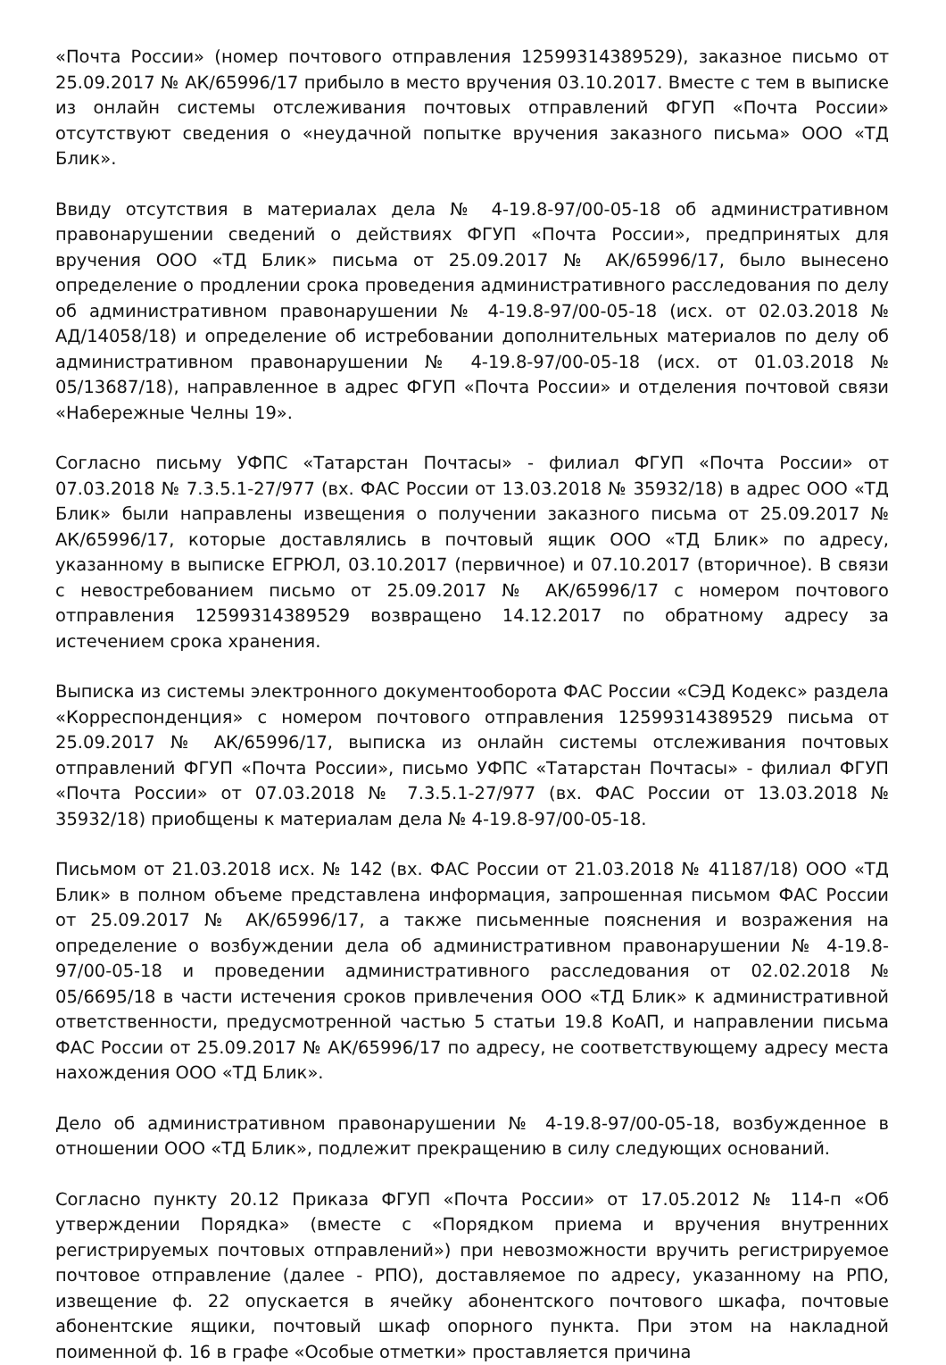«Почта России» (номер почтового отправления 12599314389529), заказное письмо от 25.09.2017 № АК/65996/17 прибыло в место вручения 03.10.2017. Вместе с тем в выписке из онлайн системы отслеживания почтовых отправлений ФГУП «Почта России» отсутствуют сведения о «неудачной попытке вручения заказного письма» ООО «ТД Блик».
Ввиду отсутствия в материалах дела № 4-19.8-97/00-05-18 об административном правонарушении сведений о действиях ФГУП «Почта России», предпринятых для вручения ООО «ТД Блик» письма от 25.09.2017 № АК/65996/17, было вынесено определение о продлении срока проведения административного расследования по делу об административном правонарушении № 4-19.8-97/00-05-18 (исх. от 02.03.2018 № АД/14058/18) и определение об истребовании дополнительных материалов по делу об административном правонарушении № 4-19.8-97/00-05-18 (исх. от 01.03.2018 № 05/13687/18), направленное в адрес ФГУП «Почта России» и отделения почтовой связи «Набережные Челны 19».
Согласно письму УФПС «Татарстан Почтасы» - филиал ФГУП «Почта России» от 07.03.2018 № 7.3.5.1-27/977 (вх. ФАС России от 13.03.2018 № 35932/18) в адрес ООО «ТД Блик» были направлены извещения о получении заказного письма от 25.09.2017 № АК/65996/17, которые доставлялись в почтовый ящик ООО «ТД Блик» по адресу, указанному в выписке ЕГРЮЛ, 03.10.2017 (первичное) и 07.10.2017 (вторичное). В связи с невостребованием письмо от 25.09.2017 № АК/65996/17 с номером почтового отправления 12599314389529 возвращено 14.12.2017 по обратному адресу за истечением срока хранения.
Выписка из системы электронного документооборота ФАС России «СЭД Кодекс» раздела «Корреспонденция» с номером почтового отправления 12599314389529 письма от 25.09.2017 № АК/65996/17, выписка из онлайн системы отслеживания почтовых отправлений ФГУП «Почта России», письмо УФПС «Татарстан Почтасы» - филиал ФГУП «Почта России» от 07.03.2018 № 7.3.5.1-27/977 (вх. ФАС России от 13.03.2018 № 35932/18) приобщены к материалам дела № 4-19.8-97/00-05-18.
Письмом от 21.03.2018 исх. № 142 (вх. ФАС России от 21.03.2018 № 41187/18) ООО «ТД Блик» в полном объеме представлена информация, запрошенная письмом ФАС России от 25.09.2017 № АК/65996/17, а также письменные пояснения и возражения на определение о возбуждении дела об административном правонарушении № 4-19.8-97/00-05-18 и проведении административного расследования от 02.02.2018 № 05/6695/18 в части истечения сроков привлечения ООО «ТД Блик» к административной ответственности, предусмотренной частью 5 статьи 19.8 КоАП, и направлении письма ФАС России от 25.09.2017 № АК/65996/17 по адресу, не соответствующему адресу места нахождения ООО «ТД Блик».
Дело об административном правонарушении № 4-19.8-97/00-05-18, возбужденное в отношении ООО «ТД Блик», подлежит прекращению в силу следующих оснований.
Согласно пункту 20.12 Приказа ФГУП «Почта России» от 17.05.2012 № 114-п «Об утверждении Порядка» (вместе с «Порядком приема и вручения внутренних регистрируемых почтовых отправлений») при невозможности вручить регистрируемое почтовое отправление (далее - РПО), доставляемое по адресу, указанному на РПО, извещение ф. 22 опускается в ячейку абонентского почтового шкафа, почтовые абонентские ящики, почтовый шкаф опорного пункта. При этом на накладной поименной ф. 16 в графе «Особые отметки» проставляется причина